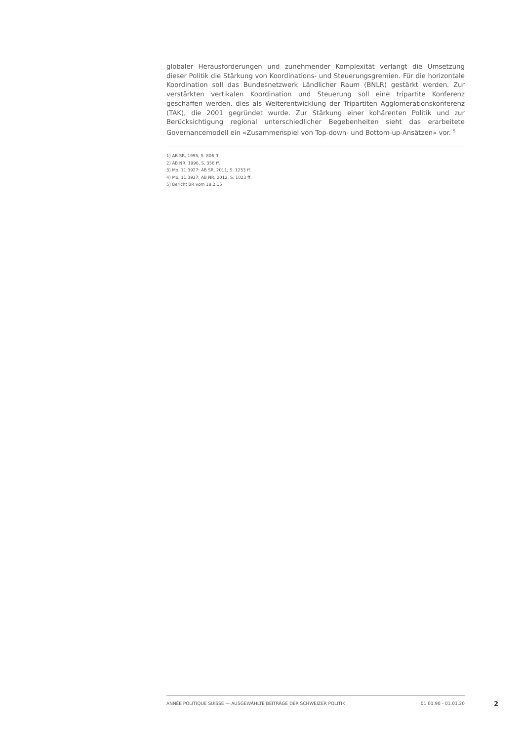globaler Herausforderungen und zunehmender Komplexität verlangt die Umsetzung dieser Politik die Stärkung von Koordinations- und Steuerungsgremien. Für die horizontale Koordination soll das Bundesnetzwerk Ländlicher Raum (BNLR) gestärkt werden. Zur verstärkten vertikalen Koordination und Steuerung soll eine tripartite Konferenz geschaffen werden, dies als Weiterentwicklung der Tripartiten Agglomerationskonferenz (TAK), die 2001 gegründet wurde. Zur Stärkung einer kohärenten Politik und zur Berücksichtigung regional unterschiedlicher Begebenheiten sieht das erarbeitete Governancemodell ein «Zusammenspiel von Top-down- und Bottom-up-Ansätzen» vor. <sup>5</sup>
1) AB SR, 1995, S. 806 ff.
2) AB NR, 1996, S. 356 ff.
3) Mo. 11.3927: AB SR, 2011, S. 1253 ff.
4) Mo. 11.3927: AB NR, 2012, S. 1023 ff.
5) Bericht BR vom 18.2.15
ANNÉE POLITIQUE SUISSE — AUSGEWÄHLTE BEITRÄGE DER SCHWEIZER POLITIK 01.01.90 - 01.01.20
2